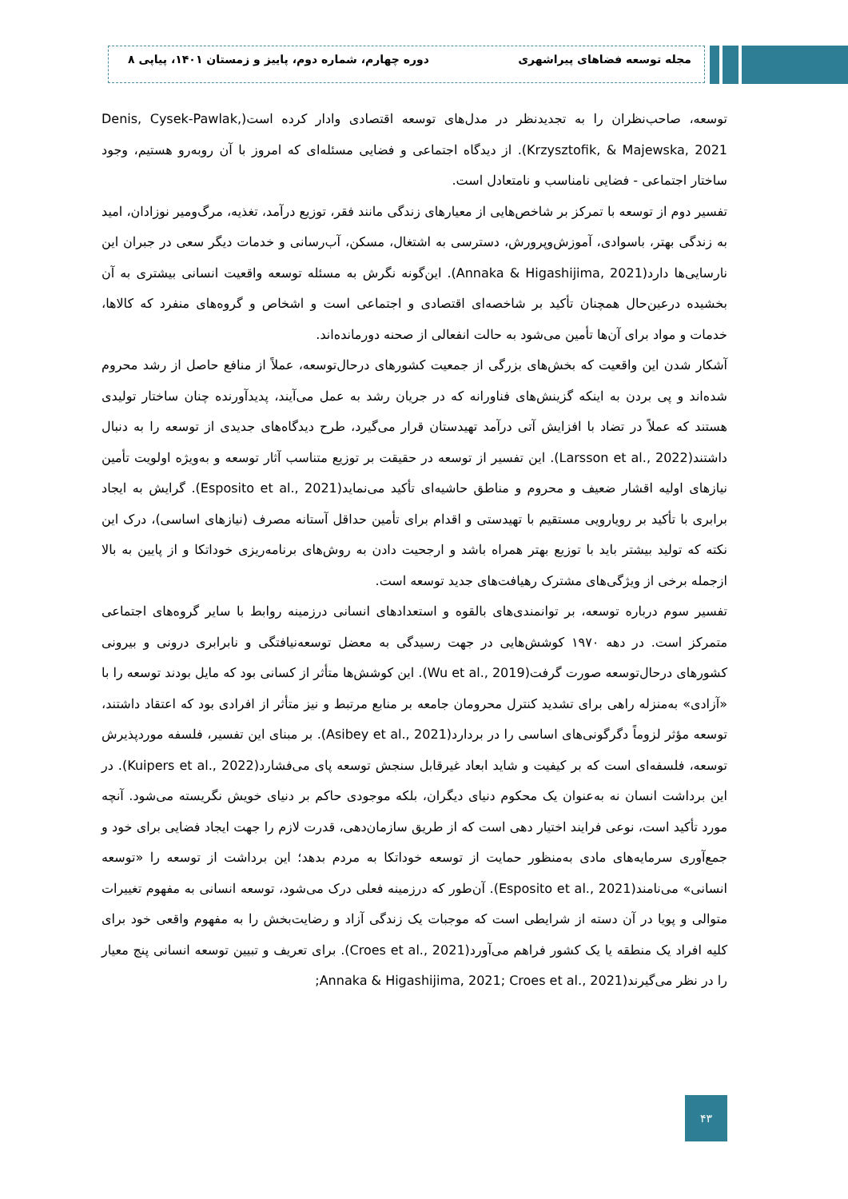مجله توسعه فضاهای پیراشهری دوره چهارم، شماره دوم، پاییز و زمستان ۱۴۰۱، پیاپی ۸
توسعه، صاحب‌نظران را به تجدیدنظر در مدل‌های توسعه اقتصادی وادار کرده است(Denis, Cysek-Pawlak, Krzysztofik, & Majewska, 2021). از دیدگاه اجتماعی و فضایی مسئله‌ای که امروز با آن روبه‌رو هستیم، وجود ساختار اجتماعی - فضایی نامناسب و نامتعادل است.
تفسیر دوم از توسعه با تمرکز بر شاخص‌هایی از معیارهای زندگی مانند فقر، توزیع درآمد، تغذیه، مرگ‌ومیر نوزادان، امید به زندگی بهتر، باسوادی، آموزش‌وپرورش، دسترسی به اشتغال، مسکن، آب‌رسانی و خدمات دیگر سعی در جبران این نارسایی‌ها دارد(Annaka & Higashijima, 2021). این‌گونه نگرش به مسئله توسعه واقعیت انسانی بیشتری به آن بخشیده درعین‌حال همچنان تأکید بر شاخصه‌ای اقتصادی و اجتماعی است و اشخاص و گروه‌های منفرد که کالاها، خدمات و مواد برای آن‌ها تأمین می‌شود به حالت انفعالی از صحنه دورمانده‌اند.
آشکار شدن این واقعیت که بخش‌های بزرگی از جمعیت کشورهای درحال‌توسعه، عملاً از منافع حاصل از رشد محروم شده‌اند و پی بردن به اینکه گزینش‌های فناورانه که در جریان رشد به عمل می‌آیند، پدیدآورنده چنان ساختار تولیدی هستند که عملاً در تضاد با افزایش آتی درآمد تهیدستان قرار می‌گیرد، طرح دیدگاه‌های جدیدی از توسعه را به دنبال داشتند(Larsson et al., 2022). این تفسیر از توسعه در حقیقت بر توزیع متناسب آثار توسعه و به‌ویژه اولویت تأمین نیازهای اولیه اقشار ضعیف و محروم و مناطق حاشیه‌ای تأکید می‌نماید(Esposito et al., 2021). گرایش به ایجاد برابری با تأکید بر رویارویی مستقیم با تهیدستی و اقدام برای تأمین حداقل آستانه مصرف (نیازهای اساسی)، درک این نکته که تولید بیشتر باید با توزیع بهتر همراه باشد و ارجحیت دادن به روش‌های برنامه‌ریزی خوداتکا و از پایین به بالا ازجمله برخی از ویژگی‌های مشترک رهیافت‌های جدید توسعه است.
تفسیر سوم درباره توسعه، بر توانمندی‌های بالقوه و استعدادهای انسانی درزمینه روابط با سایر گروه‌های اجتماعی متمرکز است. در دهه ۱۹۷۰ کوشش‌هایی در جهت رسیدگی به معضل توسعه‌نیافتگی و نابرابری درونی و بیرونی کشورهای درحال‌توسعه صورت گرفت(Wu et al., 2019). این کوشش‌ها متأثر از کسانی بود که مایل بودند توسعه را با «آزادی» به‌منزله راهی برای تشدید کنترل محرومان جامعه بر منابع مرتبط و نیز متأثر از افرادی بود که اعتقاد داشتند، توسعه مؤثر لزوماً دگرگونی‌های اساسی را در بردارد(Asibey et al., 2021). بر مبنای این تفسیر، فلسفه موردپذیرش توسعه، فلسفه‌ای است که بر کیفیت و شاید ابعاد غیرقابل سنجش توسعه پای می‌فشارد(Kuipers et al., 2022). در این برداشت انسان نه به‌عنوان یک محکوم دنیای دیگران، بلکه موجودی حاکم بر دنیای خویش نگریسته می‌شود. آنچه مورد تأکید است، نوعی فرایند اختیار دهی است که از طریق سازمان‌دهی، قدرت لازم را جهت ایجاد فضایی برای خود و جمع‌آوری سرمایه‌های مادی به‌منظور حمایت از توسعه خوداتکا به مردم بدهد؛ این برداشت از توسعه را «توسعه انسانی» می‌نامند(Esposito et al., 2021). آن‌طور که درزمینه فعلی درک می‌شود، توسعه انسانی به مفهوم تغییرات متوالی و پویا در آن دسته از شرایطی است که موجبات یک زندگی آزاد و رضایت‌بخش را به مفهوم واقعی خود برای کلیه افراد یک منطقه یا یک کشور فراهم می‌آورد(Croes et al., 2021). برای تعریف و تبیین توسعه انسانی پنج معیار را در نظر می‌گیرند(Annaka & Higashijima, 2021; Croes et al., 2021;
۴۳